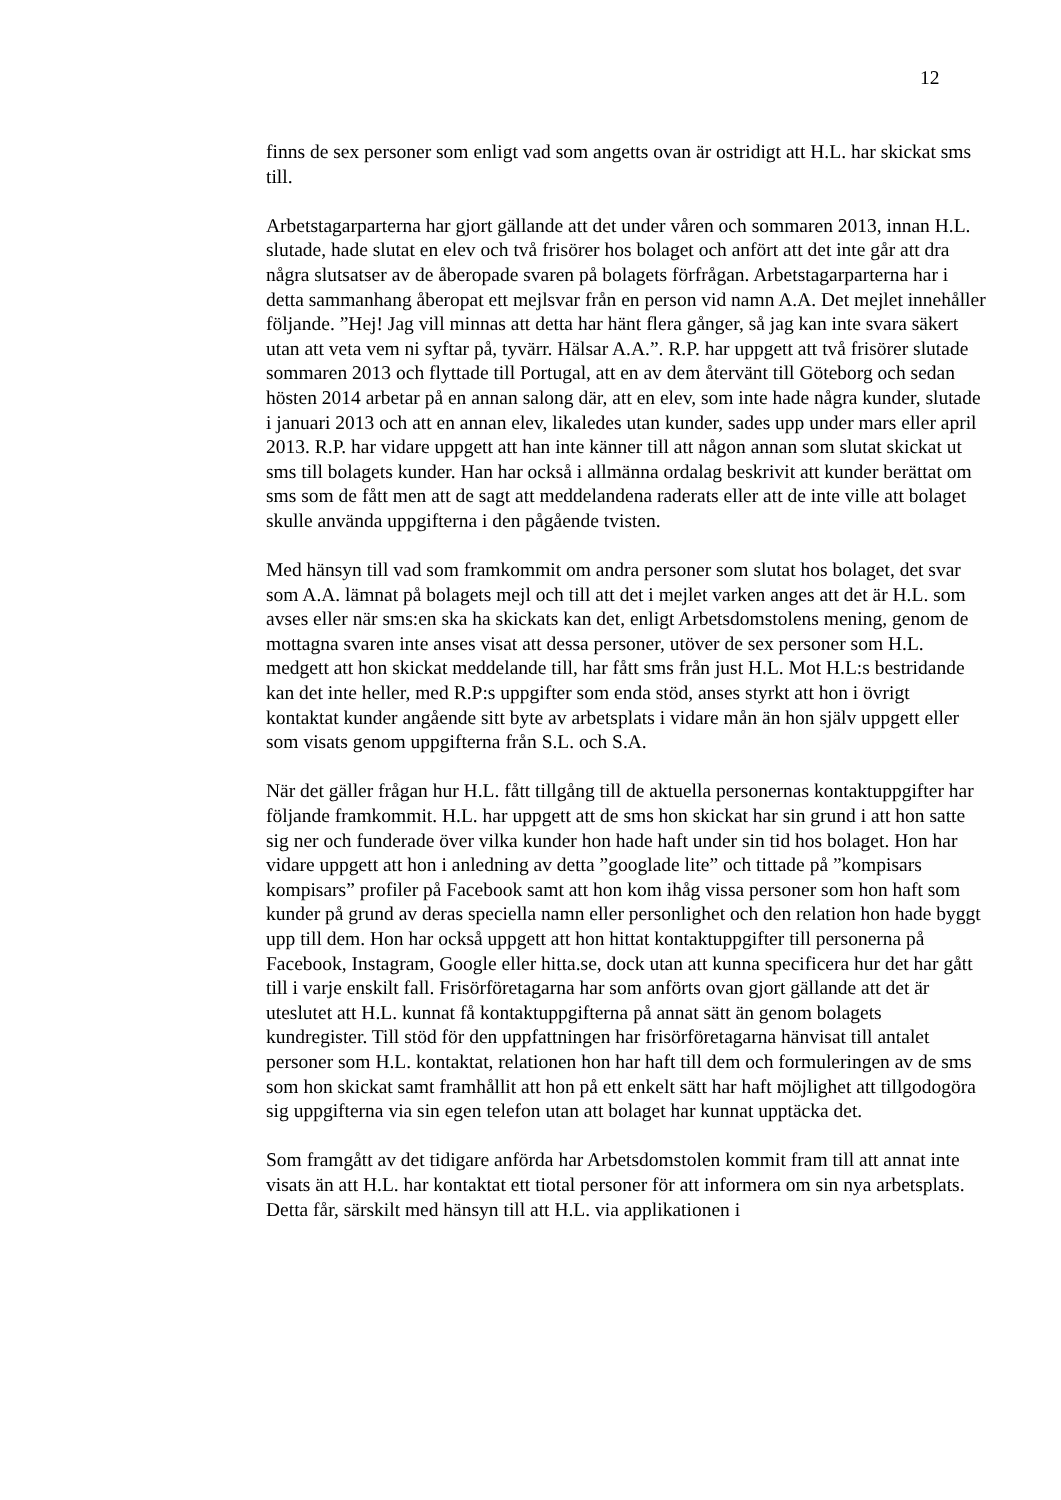12
finns de sex personer som enligt vad som angetts ovan är ostridigt att H.L. har skickat sms till.
Arbetstagarparterna har gjort gällande att det under våren och sommaren 2013, innan H.L. slutade, hade slutat en elev och två frisörer hos bolaget och anfört att det inte går att dra några slutsatser av de åberopade svaren på bolagets förfrågan. Arbetstagarparterna har i detta sammanhang åberopat ett mejlsvar från en person vid namn A.A. Det mejlet innehåller följande. ”Hej! Jag vill minnas att detta har hänt flera gånger, så jag kan inte svara säkert utan att veta vem ni syftar på, tyvärr. Hälsar A.A.”. R.P. har uppgett att två frisörer slutade sommaren 2013 och flyttade till Portugal, att en av dem återvänt till Göteborg och sedan hösten 2014 arbetar på en annan salong där, att en elev, som inte hade några kunder, slutade i januari 2013 och att en annan elev, likaledes utan kunder, sades upp under mars eller april 2013. R.P. har vidare uppgett att han inte känner till att någon annan som slutat skickat ut sms till bolagets kunder. Han har också i allmänna ordalag beskrivit att kunder berättat om sms som de fått men att de sagt att meddelandena raderats eller att de inte ville att bolaget skulle använda uppgifterna i den pågående tvisten.
Med hänsyn till vad som framkommit om andra personer som slutat hos bolaget, det svar som A.A. lämnat på bolagets mejl och till att det i mejlet varken anges att det är H.L. som avses eller när sms:en ska ha skickats kan det, enligt Arbetsdomstolens mening, genom de mottagna svaren inte anses visat att dessa personer, utöver de sex personer som H.L. medgett att hon skickat meddelande till, har fått sms från just H.L. Mot H.L:s bestridande kan det inte heller, med R.P:s uppgifter som enda stöd, anses styrkt att hon i övrigt kontaktat kunder angående sitt byte av arbetsplats i vidare mån än hon själv uppgett eller som visats genom uppgifterna från S.L. och S.A.
När det gäller frågan hur H.L. fått tillgång till de aktuella personernas kontaktuppgifter har följande framkommit. H.L. har uppgett att de sms hon skickat har sin grund i att hon satte sig ner och funderade över vilka kunder hon hade haft under sin tid hos bolaget. Hon har vidare uppgett att hon i anledning av detta ”googlade lite” och tittade på ”kompisars kompisars” profiler på Facebook samt att hon kom ihåg vissa personer som hon haft som kunder på grund av deras speciella namn eller personlighet och den relation hon hade byggt upp till dem. Hon har också uppgett att hon hittat kontaktuppgifter till personerna på Facebook, Instagram, Google eller hitta.se, dock utan att kunna specificera hur det har gått till i varje enskilt fall. Frisörföretagarna har som anförts ovan gjort gällande att det är uteslutet att H.L. kunnat få kontaktuppgifterna på annat sätt än genom bolagets kundregister. Till stöd för den uppfattningen har frisörföretagarna hänvisat till antalet personer som H.L. kontaktat, relationen hon har haft till dem och formuleringen av de sms som hon skickat samt framhållit att hon på ett enkelt sätt har haft möjlighet att tillgodogöra sig uppgifterna via sin egen telefon utan att bolaget har kunnat upptäcka det.
Som framgått av det tidigare anförda har Arbetsdomstolen kommit fram till att annat inte visats än att H.L. har kontaktat ett tiotal personer för att informera om sin nya arbetsplats. Detta får, särskilt med hänsyn till att H.L. via applikationen i